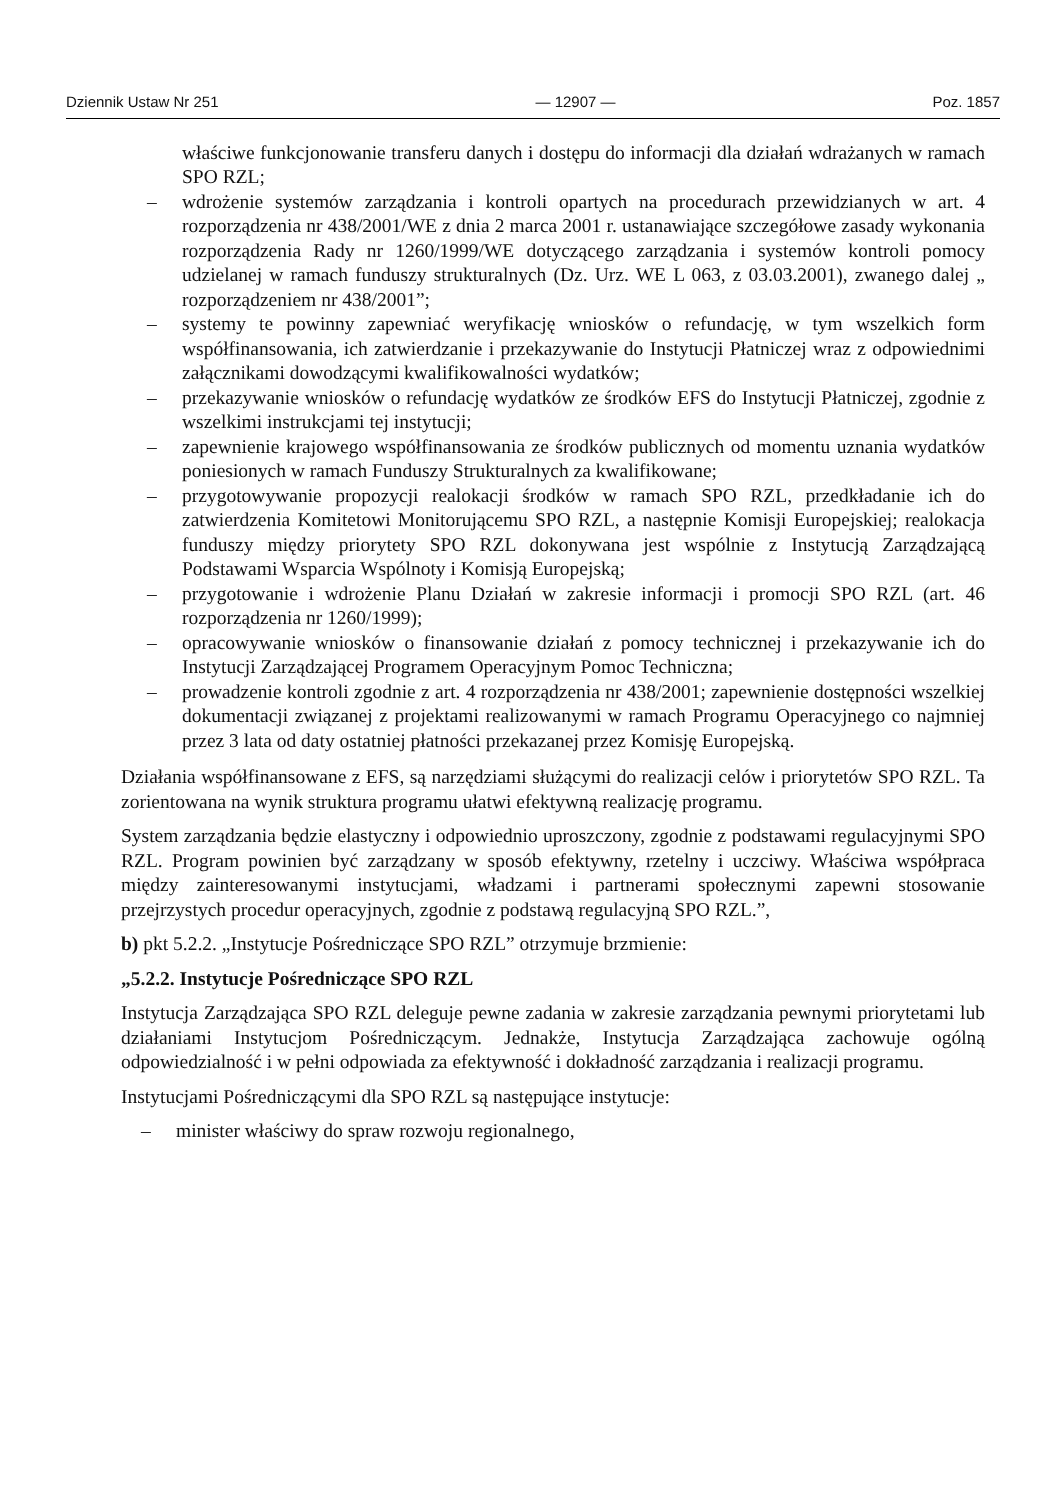Dziennik Ustaw Nr 251 — 12907 — Poz. 1857
właściwe funkcjonowanie transferu danych i dostępu do informacji dla działań wdrażanych w ramach SPO RZL;
– wdrożenie systemów zarządzania i kontroli opartych na procedurach przewidzianych w art. 4 rozporządzenia nr 438/2001/WE z dnia 2 marca 2001 r. ustanawiające szczegółowe zasady wykonania rozporządzenia Rady nr 1260/1999/WE dotyczącego zarządzania i systemów kontroli pomocy udzielanej w ramach funduszy strukturalnych (Dz. Urz. WE L 063, z 03.03.2001), zwanego dalej „ rozporządzeniem nr 438/2001”;
– systemy te powinny zapewniać weryfikację wniosków o refundację, w tym wszelkich form współfinansowania, ich zatwierdzanie i przekazywanie do Instytucji Płatniczej wraz z odpowiednimi załącznikami dowodzącymi kwalifikowalności wydatków;
– przekazywanie wniosków o refundację wydatków ze środków EFS do Instytucji Płatniczej, zgodnie z wszelkimi instrukcjami tej instytucji;
– zapewnienie krajowego współfinansowania ze środków publicznych od momentu uznania wydatków poniesionych w ramach Funduszy Strukturalnych za kwalifikowane;
– przygotowywanie propozycji realokacji środków w ramach SPO RZL, przedkładanie ich do zatwierdzenia Komitetowi Monitorującemu SPO RZL, a następnie Komisji Europejskiej; realokacja funduszy między priorytety SPO RZL dokonywana jest wspólnie z Instytucją Zarządzającą Podstawami Wsparcia Wspólnoty i Komisją Europejską;
– przygotowanie i wdrożenie Planu Działań w zakresie informacji i promocji SPO RZL (art. 46 rozporządzenia nr 1260/1999);
– opracowywanie wniosków o finansowanie działań z pomocy technicznej i przekazywanie ich do Instytucji Zarządzającej Programem Operacyjnym Pomoc Techniczna;
– prowadzenie kontroli zgodnie z art. 4 rozporządzenia nr 438/2001; zapewnienie dostępności wszelkiej dokumentacji związanej z projektami realizowanymi w ramach Programu Operacyjnego co najmniej przez 3 lata od daty ostatniej płatności przekazanej przez Komisję Europejską.
Działania współfinansowane z EFS, są narzędziami służącymi do realizacji celów i priorytetów SPO RZL. Ta zorientowana na wynik struktura programu ułatwi efektywną realizację programu.
System zarządzania będzie elastyczny i odpowiednio uproszczony, zgodnie z podstawami regulacyjnymi SPO RZL. Program powinien być zarządzany w sposób efektywny, rzetelny i uczciwy. Właściwa współpraca między zainteresowanymi instytucjami, władzami i partnerami społecznymi zapewni stosowanie przejrzystych procedur operacyjnych, zgodnie z podstawą regulacyjną SPO RZL.”,
b) pkt 5.2.2. „Instytucje Pośredniczące SPO RZL” otrzymuje brzmienie:
„5.2.2. Instytucje Pośredniczące SPO RZL
Instytucja Zarządzająca SPO RZL deleguje pewne zadania w zakresie zarządzania pewnymi priorytetami lub działaniami Instytucjom Pośredniczącym. Jednakże, Instytucja Zarządzająca zachowuje ogólną odpowiedzialność i w pełni odpowiada za efektywność i dokładność zarządzania i realizacji programu.
Instytucjami Pośredniczącymi dla SPO RZL są następujące instytucje:
– minister właściwy do spraw rozwoju regionalnego,